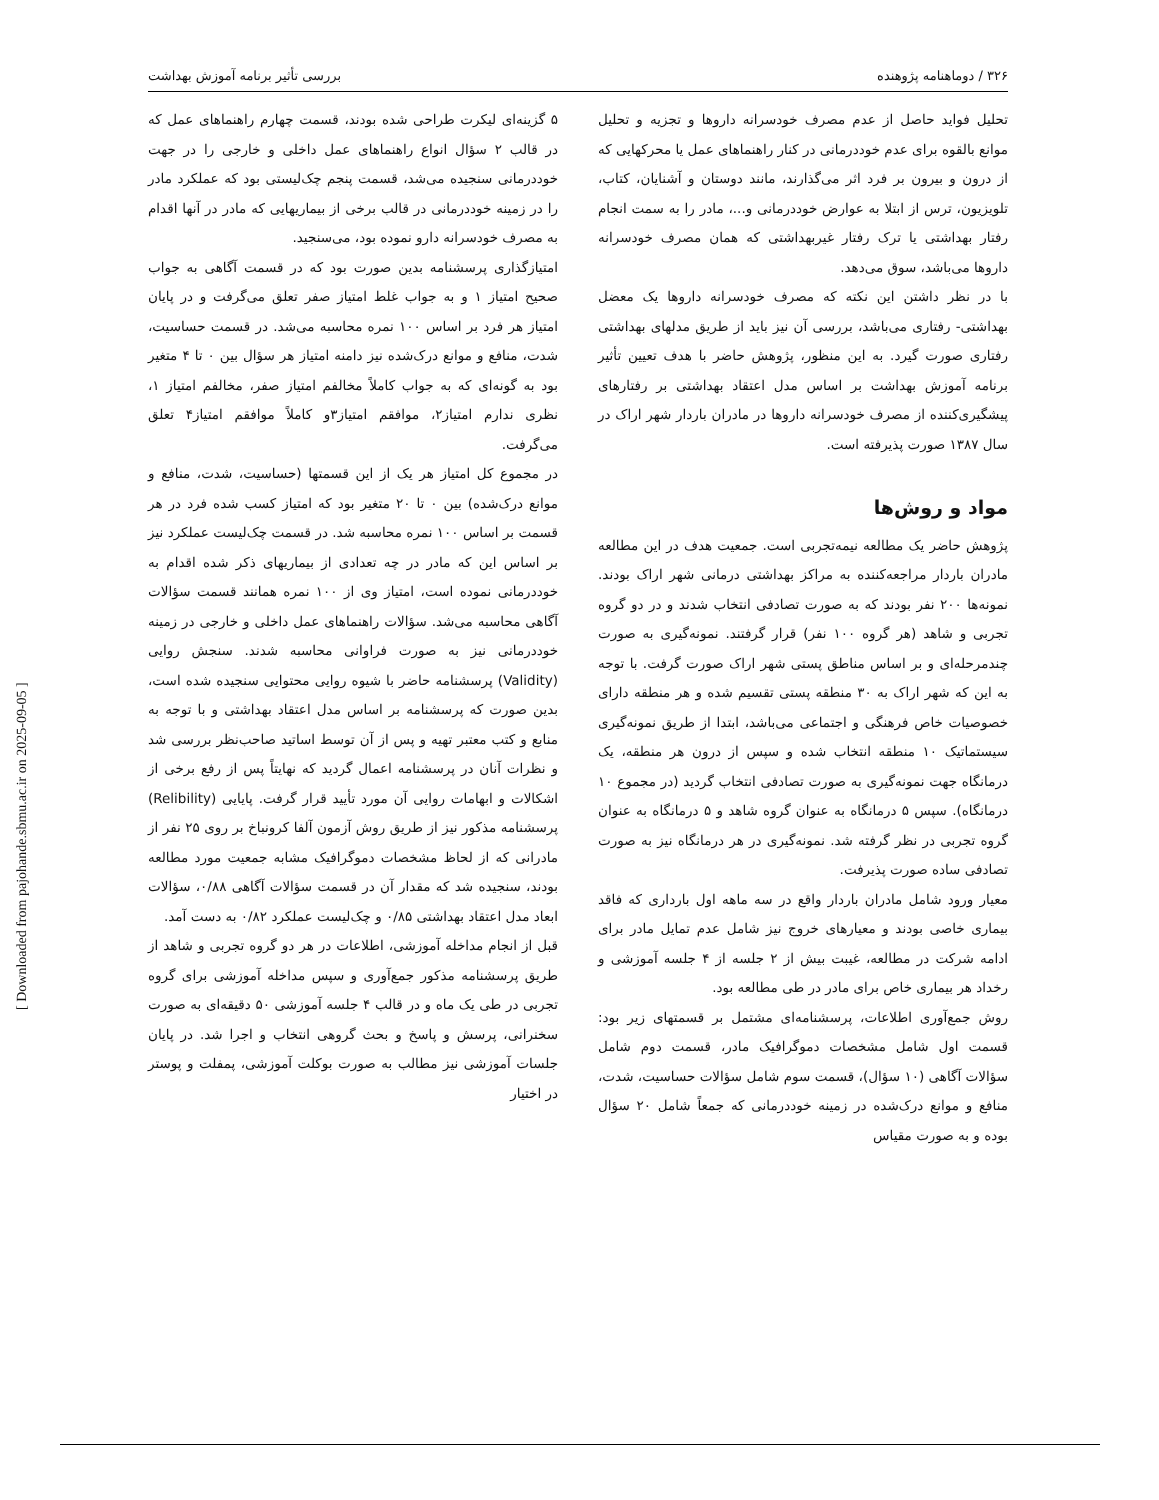۳۲۶ / دوماهنامه پژوهنده بررسی تأثیر برنامه آموزش بهداشت
تحلیل فواید حاصل از عدم مصرف خودسرانه داروها و تجزیه و تحلیل موانع بالقوه برای عدم خوددرمانی در کنار راهنماهای عمل یا محرکهایی که از درون و بیرون بر فرد اثر می‌گذارند، مانند دوستان و آشنایان، کتاب، تلویزیون، ترس از ابتلا به عوارض خوددرمانی و...، مادر را به سمت انجام رفتار بهداشتی یا ترک رفتار غیربهداشتی که همان مصرف خودسرانه داروها می‌باشد، سوق می‌دهد.
با در نظر داشتن این نکته که مصرف خودسرانه داروها یک معضل بهداشتی- رفتاری می‌باشد، بررسی آن نیز باید از طریق مدلهای بهداشتی رفتاری صورت گیرد. به این منظور، پژوهش حاضر با هدف تعیین تأثیر برنامه آموزش بهداشت بر اساس مدل اعتقاد بهداشتی بر رفتارهای پیشگیری‌کننده از مصرف خودسرانه داروها در مادران باردار شهر اراک در سال ۱۳۸۷ صورت پذیرفته است.
مواد و روش‌ها
پژوهش حاضر یک مطالعه نیمه‌تجربی است. جمعیت هدف در این مطالعه مادران باردار مراجعه‌کننده به مراکز بهداشتی درمانی شهر اراک بودند. نمونه‌ها ۲۰۰ نفر بودند که به صورت تصادفی انتخاب شدند و در دو گروه تجربی و شاهد (هر گروه ۱۰۰ نفر) قرار گرفتند. نمونه‌گیری به صورت چندمرحله‌ای و بر اساس مناطق پستی شهر اراک صورت گرفت. با توجه به این که شهر اراک به ۳۰ منطقه پستی تقسیم شده و هر منطقه دارای خصوصیات خاص فرهنگی و اجتماعی می‌باشد، ابتدا از طریق نمونه‌گیری سیستماتیک ۱۰ منطقه انتخاب شده و سپس از درون هر منطقه، یک درمانگاه جهت نمونه‌گیری به صورت تصادفی انتخاب گردید (در مجموع ۱۰ درمانگاه). سپس ۵ درمانگاه به عنوان گروه شاهد و ۵ درمانگاه به عنوان گروه تجربی در نظر گرفته شد. نمونه‌گیری در هر درمانگاه نیز به صورت تصادفی ساده صورت پذیرفت.
معیار ورود شامل مادران باردار واقع در سه ماهه اول بارداری که فاقد بیماری خاصی بودند و معیارهای خروج نیز شامل عدم تمایل مادر برای ادامه شرکت در مطالعه، غیبت بیش از ۲ جلسه از ۴ جلسه آموزشی و رخداد هر بیماری خاص برای مادر در طی مطالعه بود.
روش جمع‌آوری اطلاعات، پرسشنامه‌ای مشتمل بر قسمتهای زیر بود: قسمت اول شامل مشخصات دموگرافیک مادر، قسمت دوم شامل سؤالات آگاهی (۱۰ سؤال)، قسمت سوم شامل سؤالات حساسیت، شدت، منافع و موانع درک‌شده در زمینه خوددرمانی که جمعاً شامل ۲۰ سؤال بوده و به صورت مقیاس
۵ گزینه‌ای لیکرت طراحی شده بودند، قسمت چهارم راهنماهای عمل که در قالب ۲ سؤال انواع راهنماهای عمل داخلی و خارجی را در جهت خوددرمانی سنجیده می‌شد، قسمت پنجم چک‌لیستی بود که عملکرد مادر را در زمینه خوددرمانی در قالب برخی از بیماریهایی که مادر در آنها اقدام به مصرف خودسرانه دارو نموده بود، می‌سنجید.
امتیازگذاری پرسشنامه بدین صورت بود که در قسمت آگاهی به جواب صحیح امتیاز ۱ و به جواب غلط امتیاز صفر تعلق می‌گرفت و در پایان امتیاز هر فرد بر اساس ۱۰۰ نمره محاسبه می‌شد. در قسمت حساسیت، شدت، منافع و موانع درک‌شده نیز دامنه امتیاز هر سؤال بین ۰ تا ۴ متغیر بود به گونه‌ای که به جواب کاملاً مخالفم امتیاز صفر، مخالفم امتیاز ۱، نظری ندارم امتیاز۲، موافقم امتیاز۳و کاملاً موافقم امتیاز۴ تعلق می‌گرفت.
در مجموع کل امتیاز هر یک از این قسمتها (حساسیت، شدت، منافع و موانع درک‌شده) بین ۰ تا ۲۰ متغیر بود که امتیاز کسب شده فرد در هر قسمت بر اساس ۱۰۰ نمره محاسبه شد. در قسمت چک‌لیست عملکرد نیز بر اساس این که مادر در چه تعدادی از بیماریهای ذکر شده اقدام به خوددرمانی نموده است، امتیاز وی از ۱۰۰ نمره همانند قسمت سؤالات آگاهی محاسبه می‌شد. سؤالات راهنماهای عمل داخلی و خارجی در زمینه خوددرمانی نیز به صورت فراوانی محاسبه شدند. سنجش روایی (Validity) پرسشنامه حاضر با شیوه روایی محتوایی سنجیده شده است، بدین صورت که پرسشنامه بر اساس مدل اعتقاد بهداشتی و با توجه به منابع و کتب معتبر تهیه و پس از آن توسط اساتید صاحب‌نظر بررسی شد و نظرات آنان در پرسشنامه اعمال گردید که نهایتاً پس از رفع برخی از اشکالات و ابهامات روایی آن مورد تأیید قرار گرفت. پایایی (Relibility) پرسشنامه مذکور نیز از طریق روش آزمون آلفا کرونباخ بر روی ۲۵ نفر از مادرانی که از لحاظ مشخصات دموگرافیک مشابه جمعیت مورد مطالعه بودند، سنجیده شد که مقدار آن در قسمت سؤالات آگاهی ۰/۸۸، سؤالات ابعاد مدل اعتقاد بهداشتی ۰/۸۵ و چک‌لیست عملکرد ۰/۸۲ به دست آمد.
قبل از انجام مداخله آموزشی، اطلاعات در هر دو گروه تجربی و شاهد از طریق پرسشنامه مذکور جمع‌آوری و سپس مداخله آموزشی برای گروه تجربی در طی یک ماه و در قالب ۴ جلسه آموزشی ۵۰ دقیقه‌ای به صورت سخنرانی، پرسش و پاسخ و بحث گروهی انتخاب و اجرا شد. در پایان جلسات آموزشی نیز مطالب به صورت بوکلت آموزشی، پمفلت و پوستر در اختیار
[ Downloaded from pajohande.sbmu.ac.ir on 2025-09-05 ]